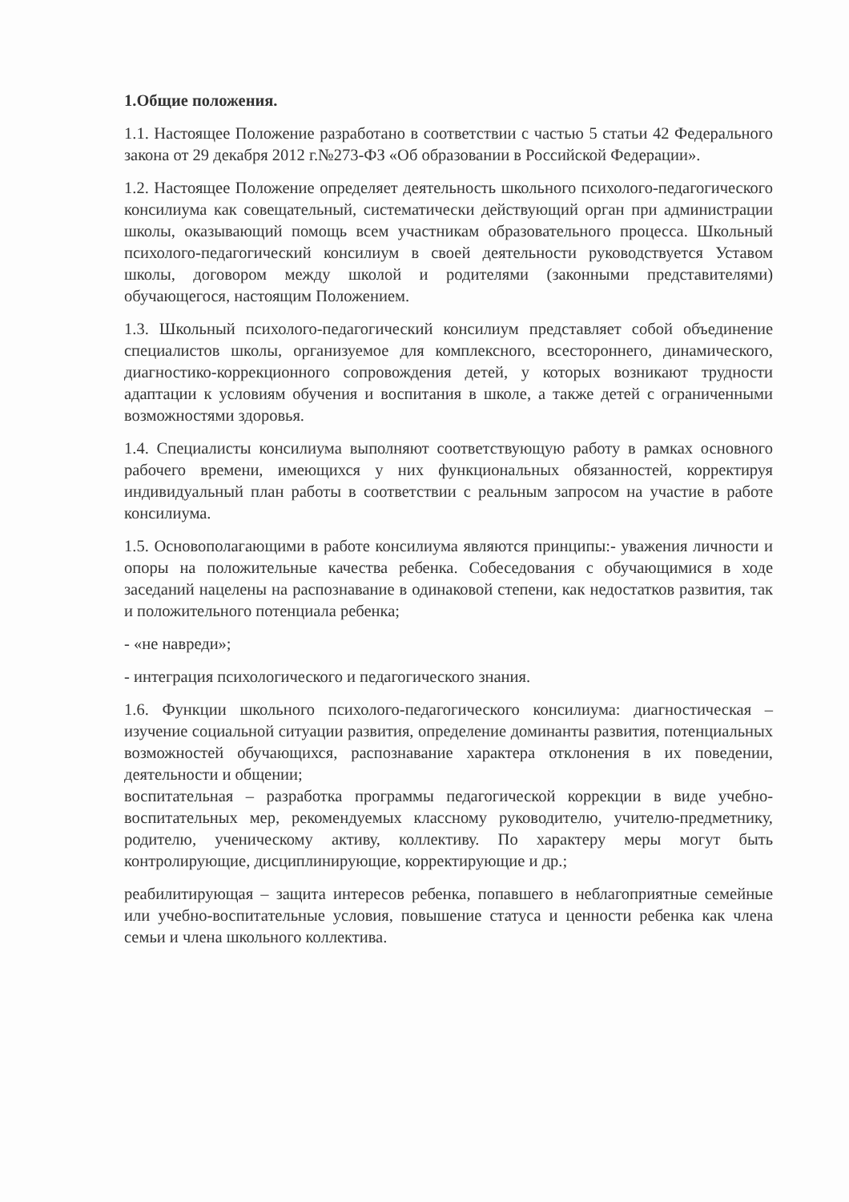1.Общие положения.
1.1. Настоящее Положение разработано в соответствии с частью 5 статьи 42 Федерального закона от 29 декабря 2012 г.№273-ФЗ «Об образовании в Российской Федерации».
1.2. Настоящее Положение определяет деятельность школьного психолого-педагогического консилиума как совещательный, систематически действующий орган при администрации школы, оказывающий помощь всем участникам образовательного процесса. Школьный психолого-педагогический консилиум в своей деятельности руководствуется Уставом школы, договором между школой и родителями (законными представителями) обучающегося, настоящим Положением.
1.3. Школьный психолого-педагогический консилиум представляет собой объединение специалистов школы, организуемое для комплексного, всестороннего, динамического, диагностико-коррекционного сопровождения детей, у которых возникают трудности адаптации к условиям обучения и воспитания в школе, а также детей с ограниченными возможностями здоровья.
1.4. Специалисты консилиума выполняют соответствующую работу в рамках основного рабочего времени, имеющихся у них функциональных обязанностей, корректируя индивидуальный план работы в соответствии с реальным запросом на участие в работе консилиума.
1.5. Основополагающими в работе консилиума являются принципы:- уважения личности и опоры на положительные качества ребенка. Собеседования с обучающимися в ходе заседаний нацелены на распознавание в одинаковой степени, как недостатков развития, так и положительного потенциала ребенка;
- «не навреди»;
- интеграция психологического и педагогического знания.
1.6. Функции школьного психолого-педагогического консилиума: диагностическая – изучение социальной ситуации развития, определение доминанты развития, потенциальных возможностей обучающихся, распознавание характера отклонения в их поведении, деятельности и общении;
воспитательная – разработка программы педагогической коррекции в виде учебно-воспитательных мер, рекомендуемых классному руководителю, учителю-предметнику, родителю, ученическому активу, коллективу. По характеру меры могут быть контролирующие, дисциплинирующие, корректирующие и др.;
реабилитирующая – защита интересов ребенка, попавшего в неблагоприятные семейные или учебно-воспитательные условия, повышение статуса и ценности ребенка как члена семьи и члена школьного коллектива.